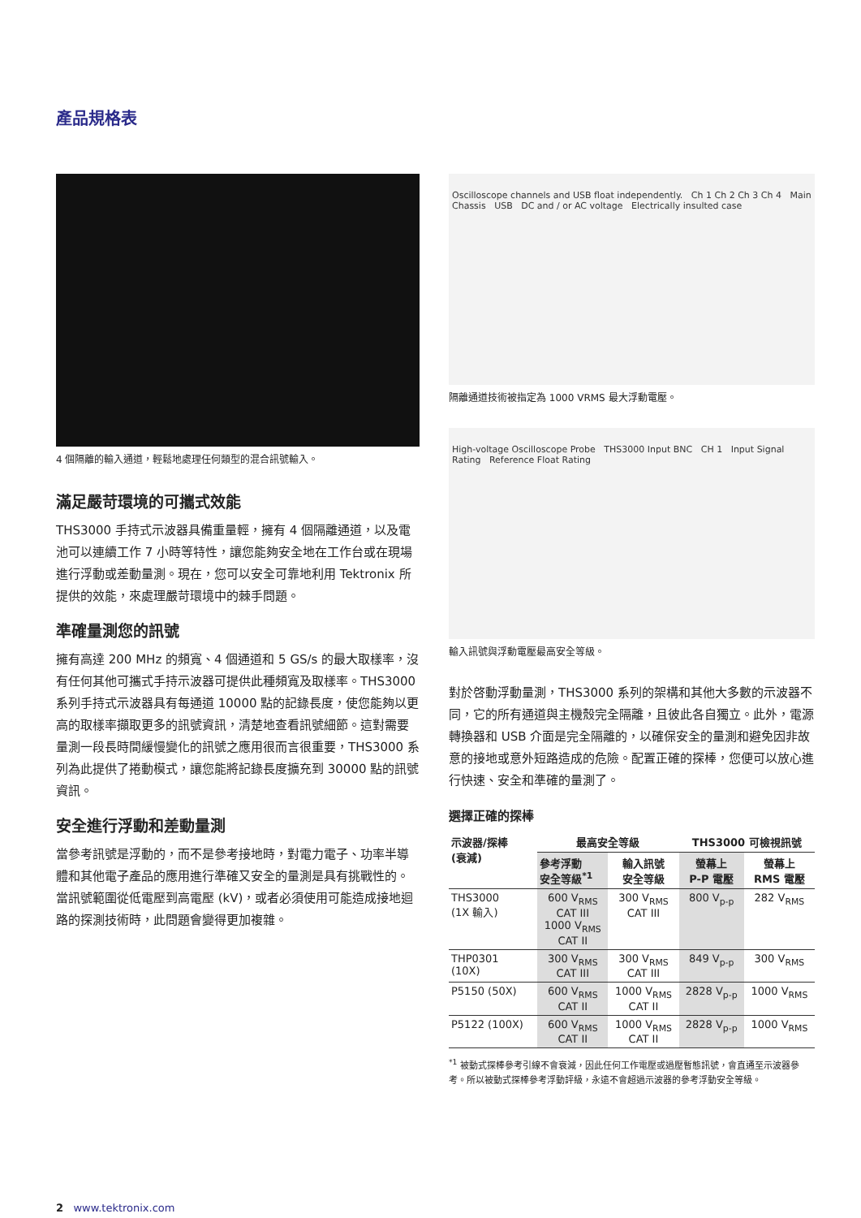產品規格表
4 個隔離的輸入通道，輕鬆地處理任何類型的混合訊號輸入。
滿足嚴苛環境的可攜式效能
THS3000 手持式示波器具備重量輕，擁有 4 個隔離通道，以及電池可以連續工作 7 小時等特性，讓您能夠安全地在工作台或在現場進行浮動或差動量測。現在，您可以安全可靠地利用 Tektronix 所提供的效能，來處理嚴苛環境中的棘手問題。
準確量測您的訊號
擁有高達 200 MHz 的頻寬、4 個通道和 5 GS/s 的最大取樣率，沒有任何其他可攜式手持示波器可提供此種頻寬及取樣率。THS3000 系列手持式示波器具有每通道 10000 點的記錄長度，使您能夠以更高的取樣率擷取更多的訊號資訊，清楚地查看訊號細節。這對需要量測一段長時間緩慢變化的訊號之應用很而言很重要，THS3000 系列為此提供了捲動模式，讓您能將記錄長度擴充到 30000 點的訊號資訊。
安全進行浮動和差動量測
當參考訊號是浮動的，而不是參考接地時，對電力電子、功率半導體和其他電子產品的應用進行準確又安全的量測是具有挑戰性的。當訊號範圍從低電壓到高電壓 (kV)，或者必須使用可能造成接地迴路的探測技術時，此問題會變得更加複雜。
Oscilloscope channels and USB float independently. Ch 1 Ch 2 Ch 3 Ch 4 Main Chassis USB DC and / or AC voltage Electrically insulted case
隔離通道技術被指定為 1000 VRMS 最大浮動電壓。
High-voltage Oscilloscope Probe THS3000 Input BNC CH 1 Input Signal Rating Reference Float Rating
輸入訊號與浮動電壓最高安全等級。
對於啓動浮動量測，THS3000 系列的架構和其他大多數的示波器不同，它的所有通道與主機殼完全隔離，且彼此各自獨立。此外，電源轉換器和 USB 介面是完全隔離的，以確保安全的量測和避免因非故意的接地或意外短路造成的危險。配置正確的探棒，您便可以放心進行快速、安全和準確的量測了。
選擇正確的探棒
| 示波器/探棒 (衰減) | 最高安全等級 | | THS3000 可檢視訊號 | |
| --- | --- | --- | --- | --- |
| | 參考浮動 安全等級<sup>*1</sup> | 輸入訊號 安全等級 | 螢幕上 P-P 電壓 | 螢幕上 RMS 電壓 |
| THS3000 (1X 輸入) | 600 V<sub>RMS</sub> CAT III 1000 V<sub>RMS</sub> CAT II | 300 V<sub>RMS</sub> CAT III | 800 V<sub>p-p</sub> | 282 V<sub>RMS</sub> |
| THP0301 (10X) | 300 V<sub>RMS</sub> CAT III | 300 V<sub>RMS</sub> CAT III | 849 V<sub>p-p</sub> | 300 V<sub>RMS</sub> |
| P5150 (50X) | 600 V<sub>RMS</sub> CAT II | 1000 V<sub>RMS</sub> CAT II | 2828 V<sub>p-p</sub> | 1000 V<sub>RMS</sub> |
| P5122 (100X) | 600 V<sub>RMS</sub> CAT II | 1000 V<sub>RMS</sub> CAT II | 2828 V<sub>p-p</sub> | 1000 V<sub>RMS</sub> |
<sup>*1</sup> 被動式探棒參考引線不會衰減，因此任何工作電壓或過壓暫態訊號，會直通至示波器參考。所以被動式探棒參考浮動評級，永遠不會超過示波器的參考浮動安全等級。
2 www.tektronix.com